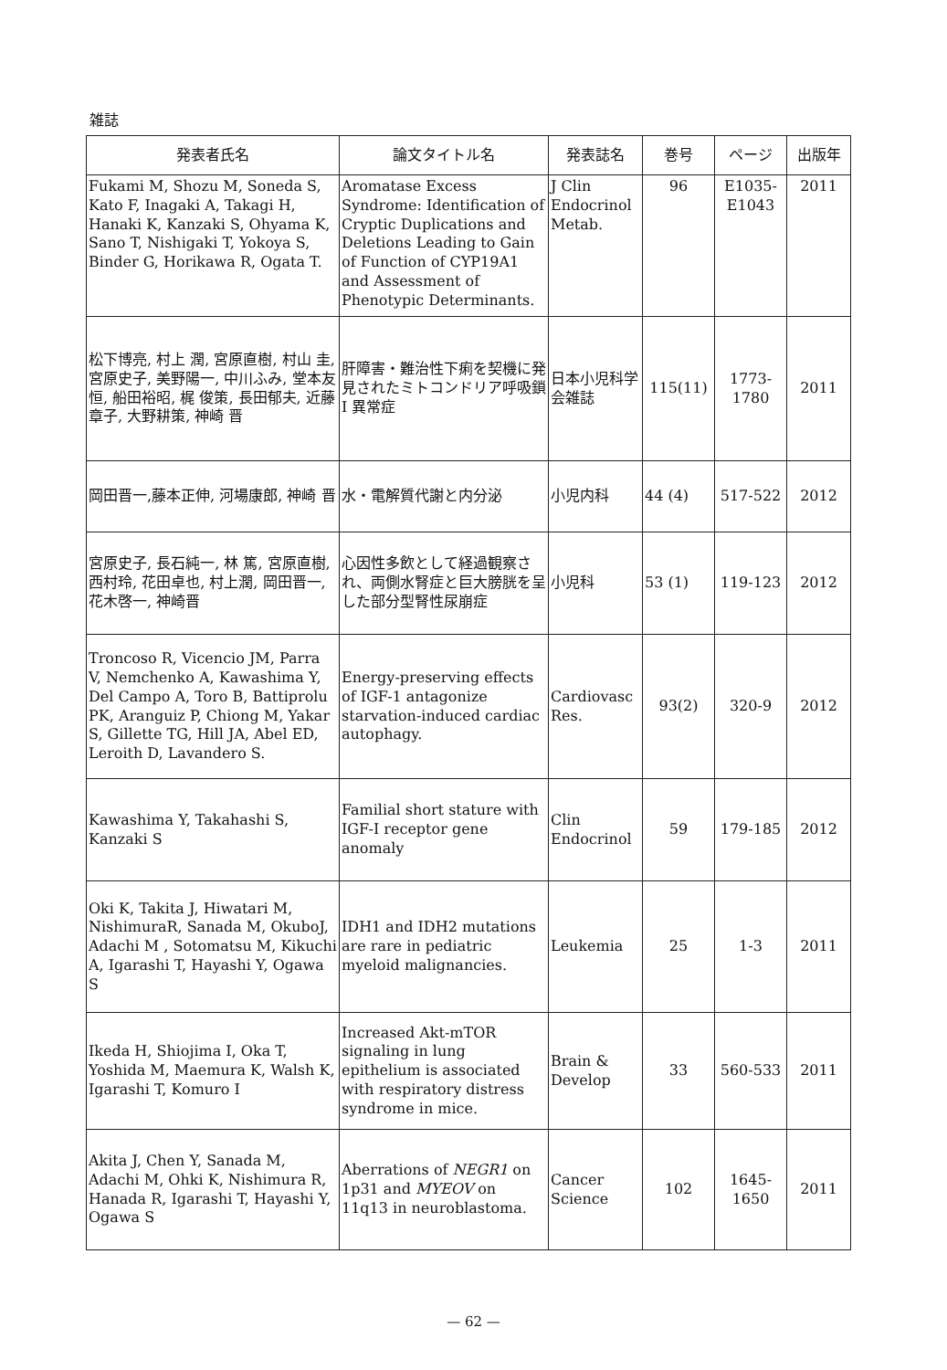雑誌
| 発表者氏名 | 論文タイトル名 | 発表誌名 | 巻号 | ページ | 出版年 |
| --- | --- | --- | --- | --- | --- |
| Fukami M, Shozu M, Soneda S, Kato F, Inagaki A, Takagi H, Hanaki K, Kanzaki S, Ohyama K, Sano T, Nishigaki T, Yokoya S, Binder G, Horikawa R, Ogata T. | Aromatase Excess Syndrome: Identification of Cryptic Duplications and Deletions Leading to Gain of Function of CYP19A1 and Assessment of Phenotypic Determinants. | J Clin Endocrinol Metab. | 96 | E1035-E1043 | 2011 |
| 松下博亮, 村上 潤, 宮原直樹, 村山 圭, 宮原史子, 美野陽一, 中川ふみ, 堂本友恒, 船田裕昭, 梶 俊策, 長田郁夫, 近藤章子, 大野耕策, 神崎 晋 | 肝障害・難治性下痢を契機に発見されたミトコンドリア呼吸鎖 I 異常症 | 日本小児科学会雑誌 | 115(11) | 1773-1780 | 2011 |
| 岡田晋一,藤本正伸, 河場康郎, 神崎 晋 | 水・電解質代謝と内分泌 | 小児内科 | 44 (4) | 517-522 | 2012 |
| 宮原史子, 長石純一, 林 篤, 宮原直樹, 西村玲, 花田卓也, 村上潤, 岡田晋一, 花木啓一, 神崎晋 | 心因性多飲として経過観察され、両側水腎症と巨大膀胱を呈した部分型腎性尿崩症 | 小児科 | 53 (1) | 119-123 | 2012 |
| Troncoso R, Vicencio JM, Parra V, Nemchenko A, Kawashima Y, Del Campo A, Toro B, Battiprolu PK, Aranguiz P, Chiong M, Yakar S, Gillette TG, Hill JA, Abel ED, Leroith D, Lavandero S. | Energy-preserving effects of IGF-1 antagonize starvation-induced cardiac autophagy. | Cardiovasc Res. | 93(2) | 320-9 | 2012 |
| Kawashima Y, Takahashi S, Kanzaki S | Familial short stature with IGF-I receptor gene anomaly | Clin Endocrinol | 59 | 179-185 | 2012 |
| Oki K, Takita J, Hiwatari M, NishimuraR, Sanada M, OkuboJ, Adachi M , Sotomatsu M, Kikuchi A, Igarashi T, Hayashi Y, Ogawa S | IDH1 and IDH2 mutations are rare in pediatric myeloid malignancies. | Leukemia | 25 | 1-3 | 2011 |
| Ikeda H, Shiojima I, Oka T, Yoshida M, Maemura K, Walsh K, Igarashi T, Komuro I | Increased Akt-mTOR signaling in lung epithelium is associated with respiratory distress syndrome in mice. | Brain & Develop | 33 | 560-533 | 2011 |
| Akita J, Chen Y, Sanada M, Adachi M, Ohki K, Nishimura R, Hanada R, Igarashi T, Hayashi Y, Ogawa S | Aberrations of NEGR1 on 1p31 and MYEOV on 11q13 in neuroblastoma. | Cancer Science | 102 | 1645-1650 | 2011 |
— 62 —